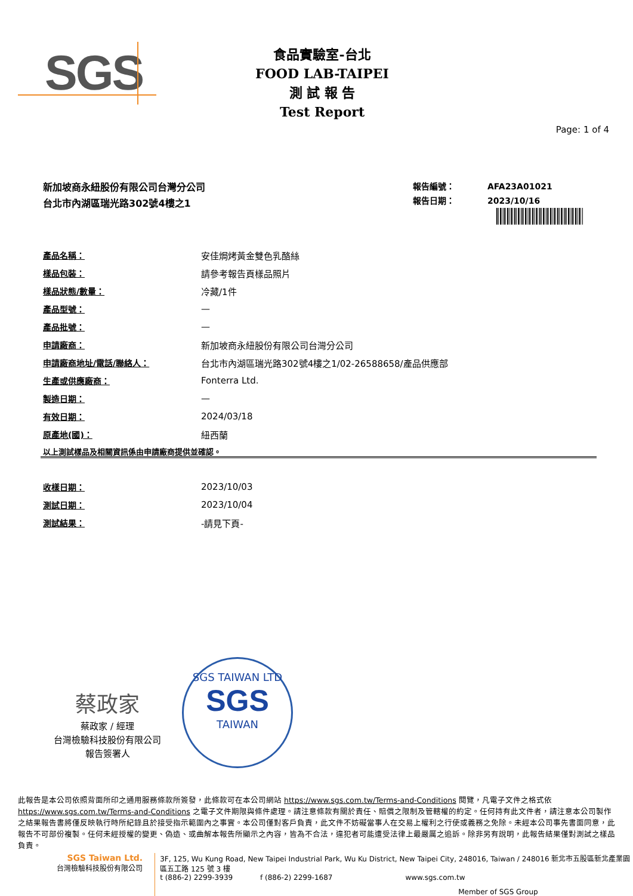SGS
食品實驗室-台北
FOOD LAB-TAIPEI
測 試 報 告
Test Report
Page: 1 of 4
新加坡商永紐股份有限公司台灣分公司
台北市內湖區瑞光路302號4樓之1
報告編號： AFA23A01021
報告日期： 2023/10/16
| 產品名稱： | 安佳焗烤黃金雙色乳酪絲 |
| 樣品包裝： | 請參考報告頁樣品照片 |
| 樣品狀態/數量： | 冷藏/1件 |
| 產品型號： | — |
| 產品批號： | — |
| 申請廠商： | 新加坡商永紐股份有限公司台灣分公司 |
| 申請廠商地址/電話/聯絡人： | 台北市內湖區瑞光路302號4樓之1/02-26588658/產品供應部 |
| 生產或供應廠商： | Fonterra Ltd. |
| 製造日期： | — |
| 有效日期： | 2024/03/18 |
| 原產地(國)： | 紐西蘭 |
以上測試樣品及相關資訊係由申請廠商提供並確認。
| 收樣日期： | 2023/10/03 |
| 測試日期： | 2023/10/04 |
| 測試結果： | -請見下頁- |
蔡政家
蔡政家 / 經理
台灣檢驗科技股份有限公司
報告簽署人
SGS TAIWAN LTD
SGS
TAIWAN
此報告是本公司依照背面所印之通用服務條款所簽發，此條款可在本公司網站 https://www.sgs.com.tw/Terms-and-Conditions 閱覽，凡電子文件之格式依 https://www.sgs.com.tw/Terms-and-Conditions 之電子文件期限與條件處理。請注意條款有關於責任、賠償之限制及管轄權的約定。任何持有此文件者，請注意本公司製作之結果報告書將僅反映執行時所紀錄且於接受指示範圍內之事實。本公司僅對客戶負責，此文件不妨礙當事人在交易上權利之行使或義務之免除。未經本公司事先書面同意，此報告不可部份複製。任何未經授權的變更、偽造、或曲解本報告所顯示之內容，皆為不合法，違犯者可能遭受法律上最嚴厲之追訴。除非另有說明，此報告結果僅對測試之樣品負責。
SGS Taiwan Ltd.
台灣檢驗科技股份有限公司
3F, 125, Wu Kung Road, New Taipei Industrial Park, Wu Ku District, New Taipei City, 248016, Taiwan / 248016 新北市五股區新北產業園區五工路 125 號 3 樓
t (886-2) 2299-3939 f (886-2) 2299-1687 www.sgs.com.tw
Member of SGS Group